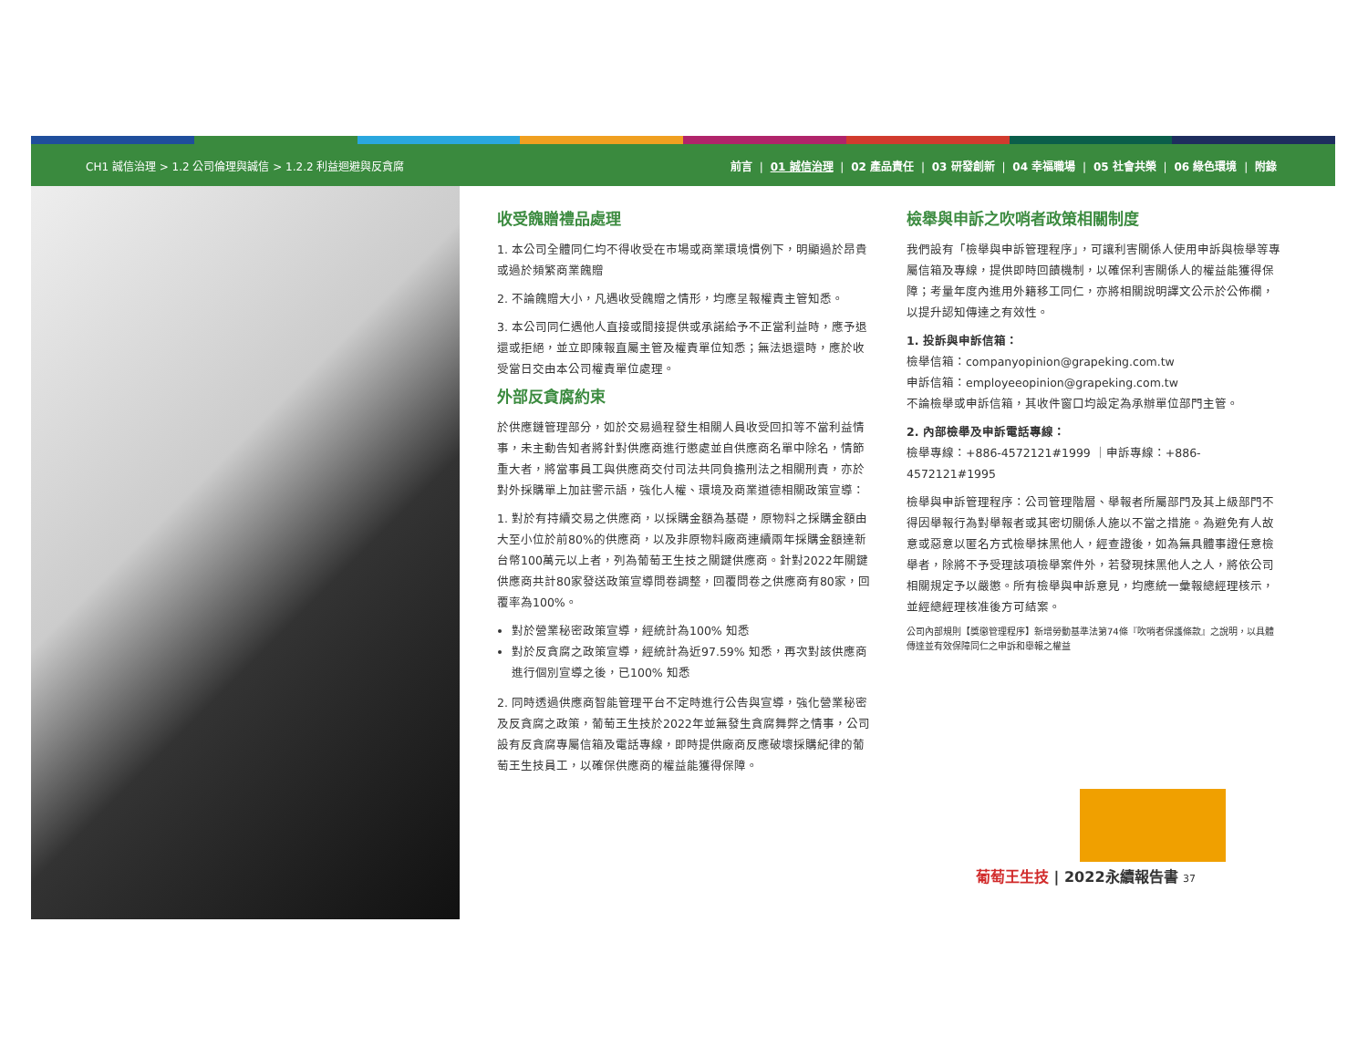CH1 誠信治理 > 1.2 公司倫理與誠信 > 1.2.2 利益迴避與反貪腐 前言 | 01 誠信治理 | 02 產品責任 | 03 研發創新 | 04 幸福職場 | 05 社會共榮 | 06 綠色環境 | 附錄
收受餽贈禮品處理
1. 本公司全體同仁均不得收受在市場或商業環境慣例下，明顯過於昂貴或過於頻繁商業餽贈
2. 不論餽贈大小，凡遇收受餽贈之情形，均應呈報權責主管知悉。
3. 本公司同仁遇他人直接或間接提供或承諾給予不正當利益時，應予退還或拒絕，並立即陳報直屬主管及權責單位知悉；無法退還時，應於收受當日交由本公司權責單位處理。
外部反貪腐約束
於供應鏈管理部分，如於交易過程發生相關人員收受回扣等不當利益情事，未主動告知者將針對供應商進行懲處並自供應商名單中除名，情節重大者，將當事員工與供應商交付司法共同負擔刑法之相關刑責，亦於對外採購單上加註警示語，強化人權、環境及商業道德相關政策宣導：
1. 對於有持續交易之供應商，以採購金額為基礎，原物料之採購金額由大至小位於前80%的供應商，以及非原物料廠商連續兩年採購金額達新台幣100萬元以上者，列為葡萄王生技之關鍵供應商。針對2022年關鍵供應商共計80家發送政策宣導問卷調整，回覆問卷之供應商有80家，回覆率為100%。
對於營業秘密政策宣導，經統計為100% 知悉
對於反貪腐之政策宣導，經統計為近97.59% 知悉，再次對該供應商進行個別宣導之後，已100% 知悉
2. 同時透過供應商智能管理平台不定時進行公告與宣導，強化營業秘密及反貪腐之政策，葡萄王生技於2022年並無發生貪腐舞弊之情事，公司設有反貪腐專屬信箱及電話專線，即時提供廠商反應破壞採購紀律的葡萄王生技員工，以確保供應商的權益能獲得保障。
檢舉與申訴之吹哨者政策相關制度
我們設有「檢舉與申訴管理程序」，可讓利害關係人使用申訴與檢舉等專屬信箱及專線，提供即時回饋機制，以確保利害關係人的權益能獲得保障；考量年度內進用外籍移工同仁，亦將相關說明譯文公示於公佈欄，以提升認知傳達之有效性。
1. 投訴與申訴信箱：
檢舉信箱：companyopinion@grapeking.com.tw
申訴信箱：employeeopinion@grapeking.com.tw
不論檢舉或申訴信箱，其收件窗口均設定為承辦單位部門主管。
2. 內部檢舉及申訴電話專線：
檢舉專線：+886-4572121#1999 ｜申訴專線：+886-4572121#1995
檢舉與申訴管理程序：公司管理階層、舉報者所屬部門及其上級部門不得因舉報行為對舉報者或其密切關係人施以不當之措施。為避免有人故意或惡意以匿名方式檢舉抹黑他人，經查證後，如為無具體事證任意檢舉者，除將不予受理該項檢舉案件外，若發現抹黑他人之人，將依公司相關規定予以嚴懲。所有檢舉與申訴意見，均應統一彙報總經理核示，並經總經理核准後方可結案。
公司內部規則【獎懲管理程序】新增勞動基準法第74條『吹哨者保護條款』之說明，以具體傳達並有效保障同仁之申訴和舉報之權益
葡萄王生技 | 2022永續報告書 37